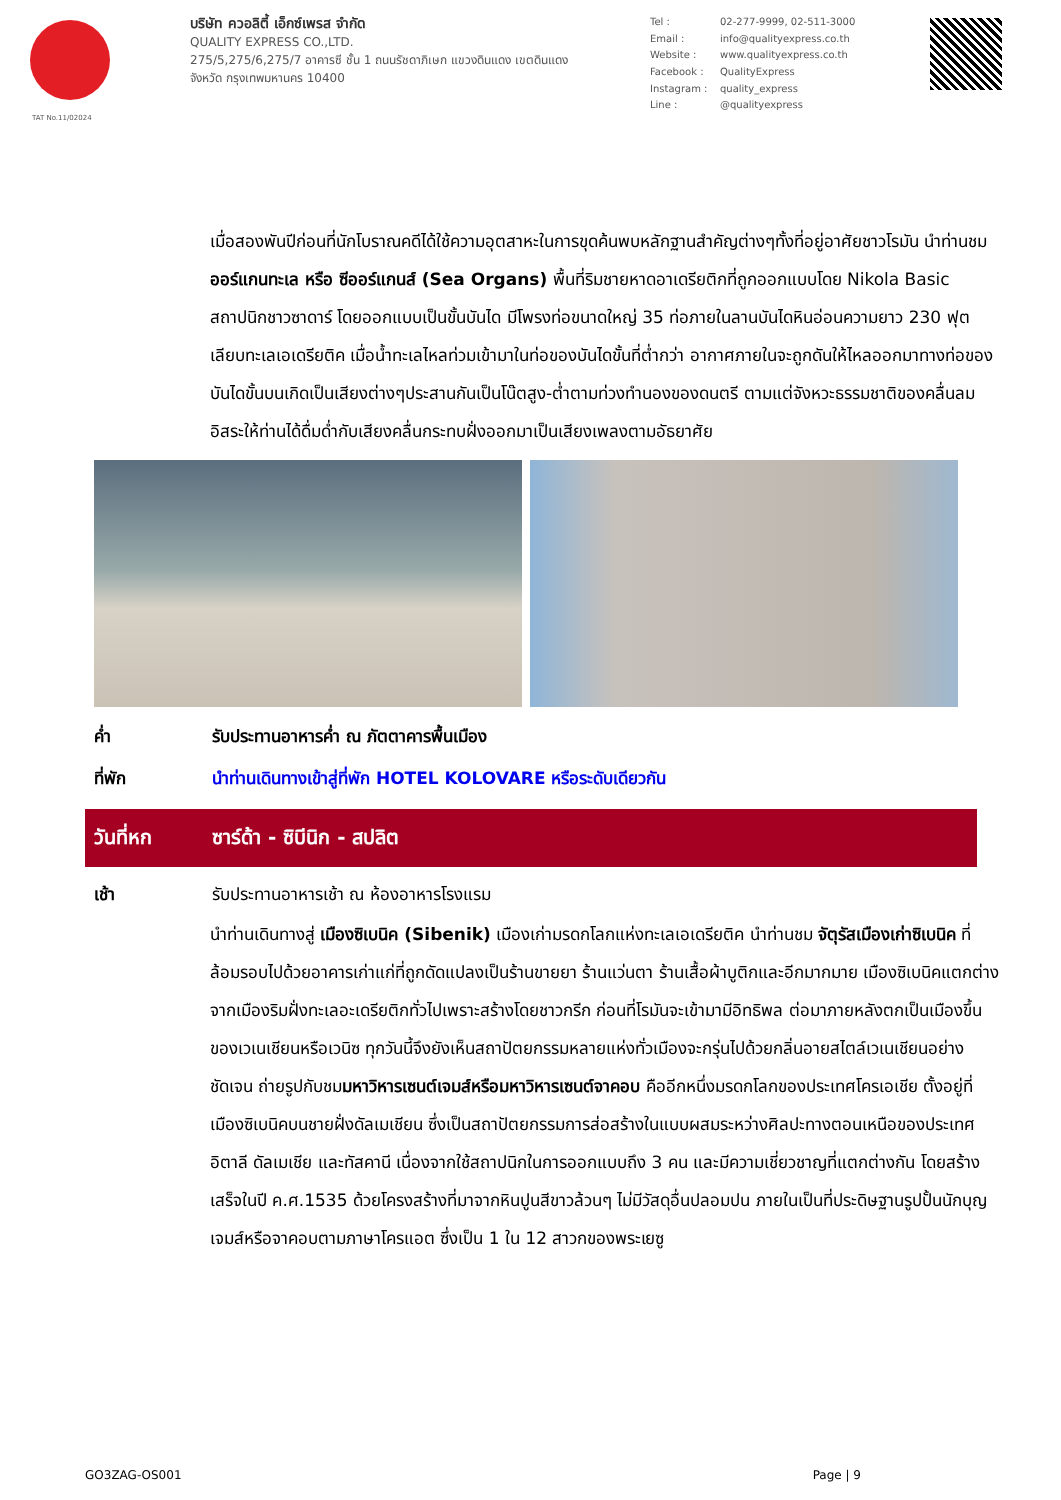บริษัท ควอลิตี้ เอ็กซ์เพรส จำกัด
QUALITY EXPRESS CO.,LTD.
275/5,275/6,275/7 อาคารซี ชั้น 1 ถนนรัชดาภิเษก แขวงดินแดง เขตดินแดง
จังหวัด กรุงเทพมหานคร 10400
Tel : 02-277-9999, 02-511-3000 Email : info@qualityexpress.co.th Website : www.qualityexpress.co.th Facebook : QualityExpress Instagram : quality_express Line : @qualityexpress
TAT No.11/02024
เมื่อสองพันปีก่อนที่นักโบราณคดีได้ใช้ความอุตสาหะในการขุดค้นพบหลักฐานสำคัญต่างๆทั้งที่อยู่อาศัยชาวโรมัน นำท่านชมออร์แกนทะเล หรือ ซีออร์แกนส์ (Sea Organs) พื้นที่ริมชายหาดอาเดรียติกที่ถูกออกแบบโดย Nikola Basic สถาปนิกชาวซาดาร์ โดยออกแบบเป็นขั้นบันได มีโพรงท่อขนาดใหญ่ 35 ท่อภายในลานบันไดหินอ่อนความยาว 230 ฟุตเลียบทะเลเอเดรียติค เมื่อน้ำทะเลไหลท่วมเข้ามาในท่อของบันไดขั้นที่ต่ำกว่า อากาศภายในจะถูกดันให้ไหลออกมาทางท่อของบันไดขั้นบนเกิดเป็นเสียงต่างๆประสานกันเป็นโน๊ตสูง-ต่ำตามท่วงทำนองของดนตรี ตามแต่จังหวะธรรมชาติของคลื่นลม อิสระให้ท่านได้ดื่มด่ำกับเสียงคลื่นกระทบฝั่งออกมาเป็นเสียงเพลงตามอัธยาศัย
ค่ำ รับประทานอาหารค่ำ ณ ภัตตาคารพื้นเมือง
ที่พัก นำท่านเดินทางเข้าสู่ที่พัก HOTEL KOLOVARE หรือระดับเดียวกัน
วันที่หก ซาร์ด้า - ซิบีนิก - สปลิต
เช้า รับประทานอาหารเช้า ณ ห้องอาหารโรงแรม
นำท่านเดินทางสู่ เมืองซิเบนิค (Sibenik) เมืองเก่ามรดกโลกแห่งทะเลเอเดรียติค นำท่านชม จัตุรัสเมืองเก่าซิเบนิค ที่ล้อมรอบไปด้วยอาคารเก่าแก่ที่ถูกดัดแปลงเป็นร้านขายยา ร้านแว่นตา ร้านเสื้อผ้าบูติกและอีกมากมาย เมืองซิเบนิคแตกต่างจากเมืองริมฝั่งทะเลอะเดรียติกทั่วไปเพราะสร้างโดยชาวกรีก ก่อนที่โรมันจะเข้ามามีอิทธิพล ต่อมาภายหลังตกเป็นเมืองขึ้นของเวเนเชียนหรือเวนิซ ทุกวันนี้จึงยังเห็นสถาปัตยกรรมหลายแห่งทั่วเมืองจะกรุ่นไปด้วยกลิ่นอายสไตล์เวเนเชียนอย่างชัดเจน ถ่ายรูปกับชมมหาวิหารเซนต์เจมส์หรือมหาวิหารเซนต์จาคอบ คืออีกหนึ่งมรดกโลกของประเทศโครเอเชีย ตั้งอยู่ที่เมืองซิเบนิคบนชายฝั่งดัลเมเชียน ซึ่งเป็นสถาปัตยกรรมการส่อสร้างในแบบผสมระหว่างศิลปะทางตอนเหนือของประเทศอิตาลี ดัลเมเชีย และทัสคานี เนื่องจากใช้สถาปนิกในการออกแบบถึง 3 คน และมีความเชี่ยวชาญที่แตกต่างกัน โดยสร้างเสร็จในปี ค.ศ.1535 ด้วยโครงสร้างที่มาจากหินปูนสีขาวล้วนๆ ไม่มีวัสดุอื่นปลอมปน ภายในเป็นที่ประดิษฐานรูปปั้นนักบุญเจมส์หรือจาคอบตามภาษาโครแอต ซึ่งเป็น 1 ใน 12 สาวกของพระเยซู
GO3ZAG-OS001 Page | 9